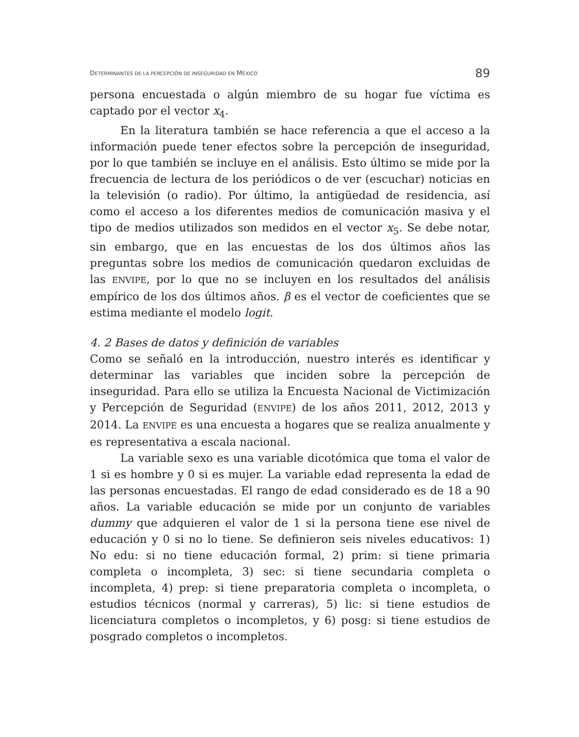DETERMINANTES DE LA PERCEPCIÓN DE INSEGURIDAD EN MÉXICO 89
persona encuestada o algún miembro de su hogar fue víctima es captado por el vector x<sub>4</sub>.
En la literatura también se hace referencia a que el acceso a la información puede tener efectos sobre la percepción de inseguridad, por lo que también se incluye en el análisis. Esto último se mide por la frecuencia de lectura de los periódicos o de ver (escuchar) noticias en la televisión (o radio). Por último, la antigüedad de residencia, así como el acceso a los diferentes medios de comunicación masiva y el tipo de medios utilizados son medidos en el vector x<sub>5</sub>. Se debe notar, sin embargo, que en las encuestas de los dos últimos años las preguntas sobre los medios de comunicación quedaron excluidas de las ENVIPE, por lo que no se incluyen en los resultados del análisis empírico de los dos últimos años. β es el vector de coeficientes que se estima mediante el modelo logit.
4. 2 Bases de datos y definición de variables
Como se señaló en la introducción, nuestro interés es identificar y determinar las variables que inciden sobre la percepción de inseguridad. Para ello se utiliza la Encuesta Nacional de Victimización y Percepción de Seguridad (ENVIPE) de los años 2011, 2012, 2013 y 2014. La ENVIPE es una encuesta a hogares que se realiza anualmente y es representativa a escala nacional.
La variable sexo es una variable dicotómica que toma el valor de 1 si es hombre y 0 si es mujer. La variable edad representa la edad de las personas encuestadas. El rango de edad considerado es de 18 a 90 años. La variable educación se mide por un conjunto de variables dummy que adquieren el valor de 1 si la persona tiene ese nivel de educación y 0 si no lo tiene. Se definieron seis niveles educativos: 1) No edu: si no tiene educación formal, 2) prim: si tiene primaria completa o incompleta, 3) sec: si tiene secundaria completa o incompleta, 4) prep: si tiene preparatoria completa o incompleta, o estudios técnicos (normal y carreras), 5) lic: si tiene estudios de licenciatura completos o incompletos, y 6) posg: si tiene estudios de posgrado completos o incompletos.